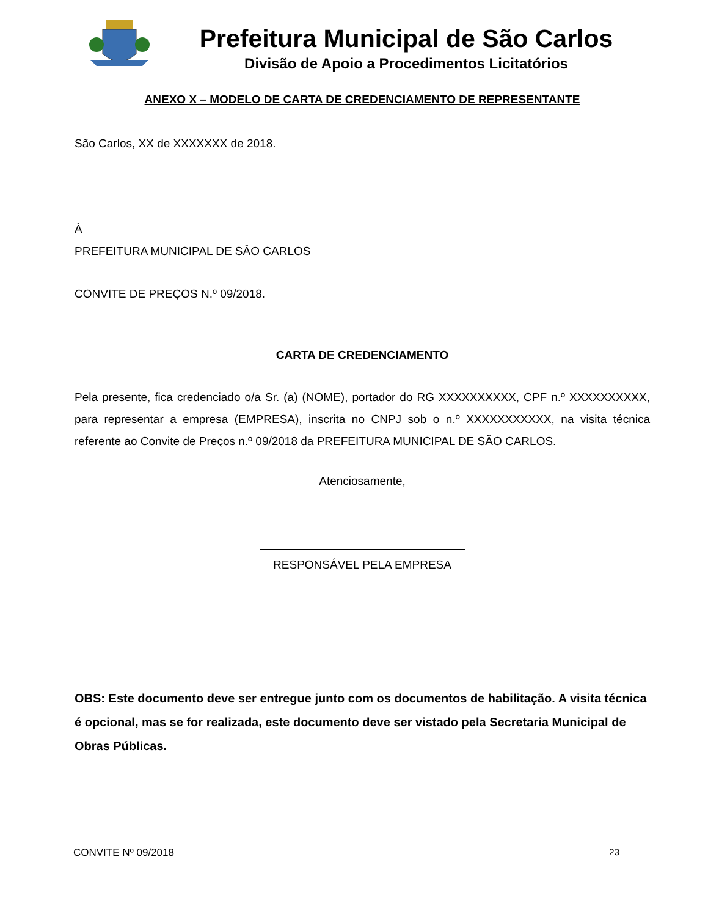Prefeitura Municipal de São Carlos
Divisão de Apoio a Procedimentos Licitatórios
ANEXO X – MODELO DE CARTA DE CREDENCIAMENTO DE REPRESENTANTE
São Carlos, XX de XXXXXXX de 2018.
À
PREFEITURA MUNICIPAL DE SÂO CARLOS
CONVITE DE PREÇOS N.º 09/2018.
CARTA DE CREDENCIAMENTO
Pela presente, fica credenciado o/a Sr. (a) (NOME), portador do RG XXXXXXXXXX, CPF n.º XXXXXXXXXX, para representar a empresa (EMPRESA), inscrita no CNPJ sob o n.º XXXXXXXXXXX, na visita técnica referente ao Convite de Preços n.º 09/2018 da PREFEITURA MUNICIPAL DE SÃO CARLOS.
Atenciosamente,
RESPONSÁVEL PELA EMPRESA
OBS: Este documento deve ser entregue junto com os documentos de habilitação. A visita técnica é opcional, mas se for realizada, este documento deve ser vistado pela Secretaria Municipal de Obras Públicas.
CONVITE Nº 09/2018 23